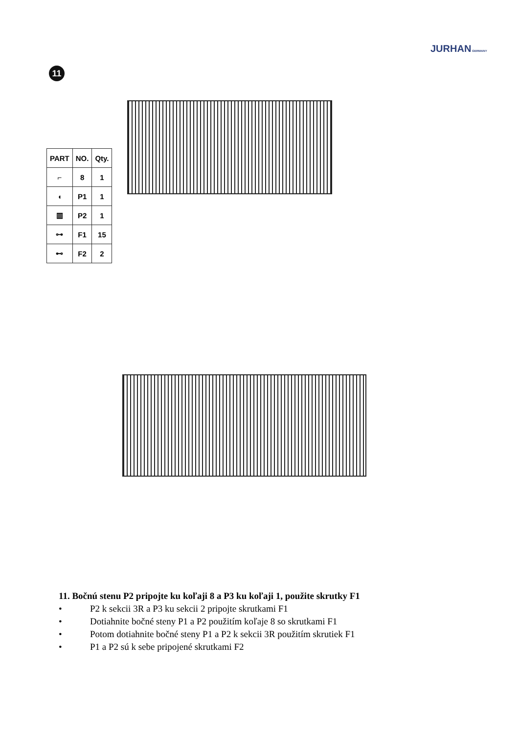JURHAN GERMANY
11
| PART | NO. | Qty. |
| --- | --- | --- |
| ⌐ | 8 | 1 |
| ◖ | P1 | 1 |
| ▥ | P2 | 1 |
| ⊶ | F1 | 15 |
| ⊷ | F2 | 2 |
11. Bočnú stenu P2 pripojte ku koľaji 8 a P3 ku koľaji 1, použite skrutky F1
• P2 k sekcii 3R a P3 ku sekcii 2 pripojte skrutkami F1
• Dotiahnite bočné steny P1 a P2 použitím koľaje 8 so skrutkami F1
• Potom dotiahnite bočné steny P1 a P2 k sekcii 3R použitím skrutiek F1
• P1 a P2 sú k sebe pripojené skrutkami F2